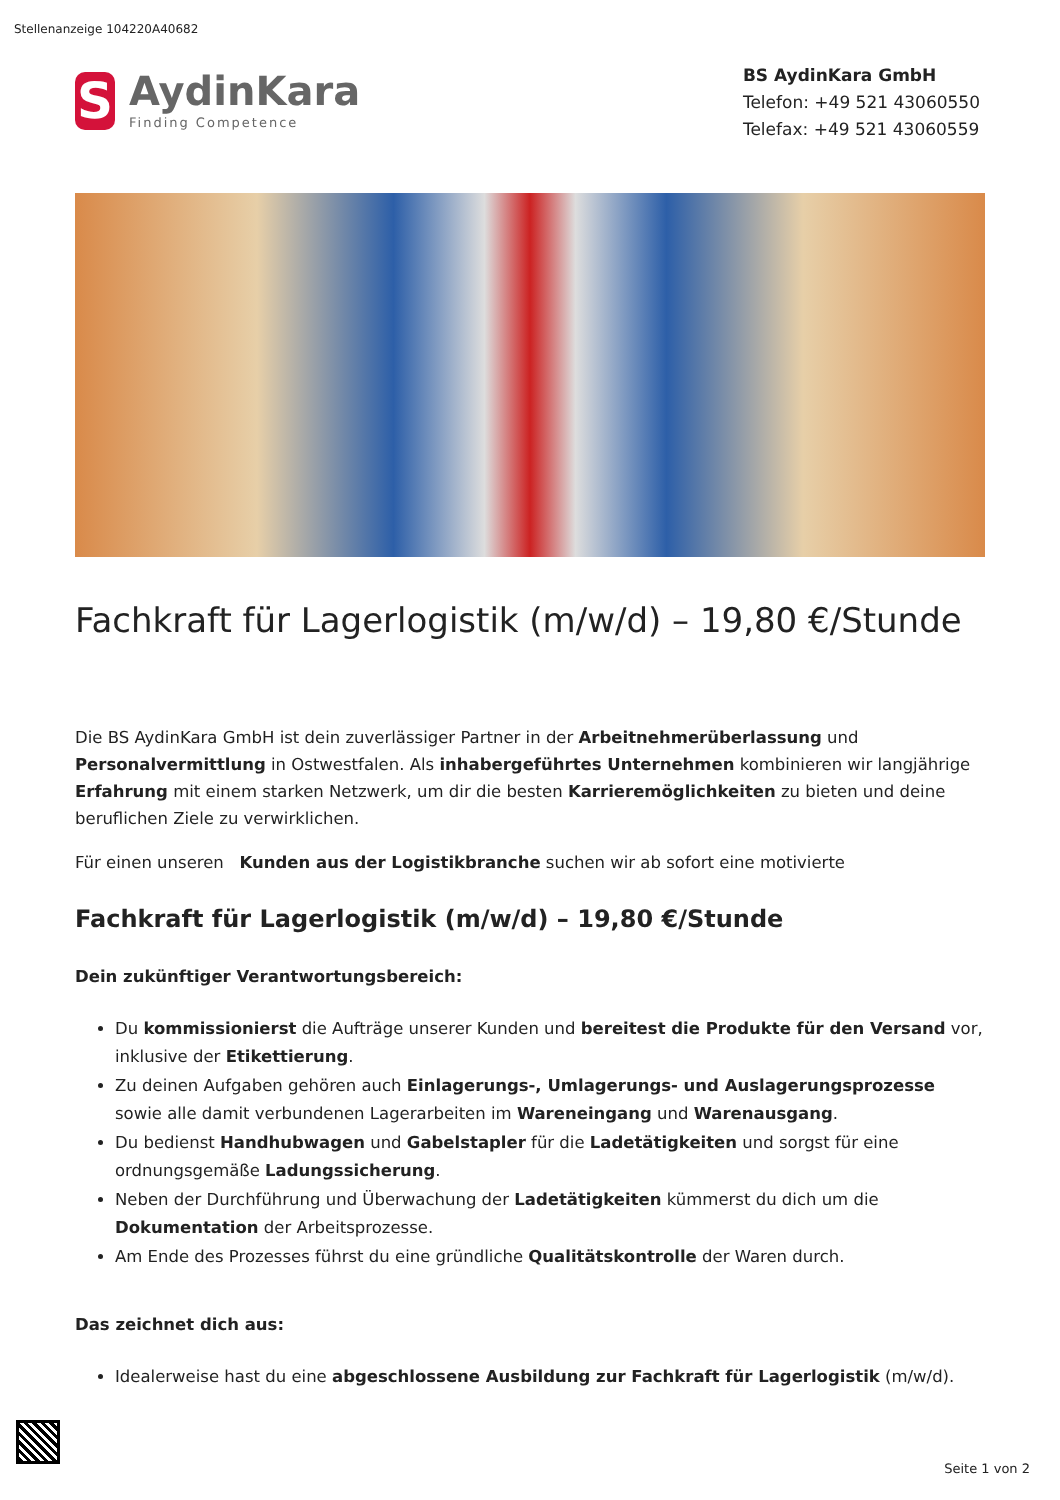Stellenanzeige 104220A40682
S
AydinKara
Finding Competence
BS AydinKara GmbH
Telefon: +49 521 43060550
Telefax: +49 521 43060559
Fachkraft für Lagerlogistik (m/w/d) – 19,80 €/Stunde
Die BS AydinKara GmbH ist dein zuverlässiger Partner in der Arbeitnehmerüberlassung und Personalvermittlung in Ostwestfalen. Als inhabergeführtes Unternehmen kombinieren wir langjährige Erfahrung mit einem starken Netzwerk, um dir die besten Karrieremöglichkeiten zu bieten und deine beruflichen Ziele zu verwirklichen.
Für einen unseren Kunden aus der Logistikbranche suchen wir ab sofort eine motivierte
Fachkraft für Lagerlogistik (m/w/d) – 19,80 €/Stunde
Dein zukünftiger Verantwortungsbereich:
Du kommissionierst die Aufträge unserer Kunden und bereitest die Produkte für den Versand vor, inklusive der Etikettierung.
Zu deinen Aufgaben gehören auch Einlagerungs-, Umlagerungs- und Auslagerungsprozesse sowie alle damit verbundenen Lagerarbeiten im Wareneingang und Warenausgang.
Du bedienst Handhubwagen und Gabelstapler für die Ladetätigkeiten und sorgst für eine ordnungsgemäße Ladungssicherung.
Neben der Durchführung und Überwachung der Ladetätigkeiten kümmerst du dich um die Dokumentation der Arbeitsprozesse.
Am Ende des Prozesses führst du eine gründliche Qualitätskontrolle der Waren durch.
Das zeichnet dich aus:
Idealerweise hast du eine abgeschlossene Ausbildung zur Fachkraft für Lagerlogistik (m/w/d).
Seite 1 von 2